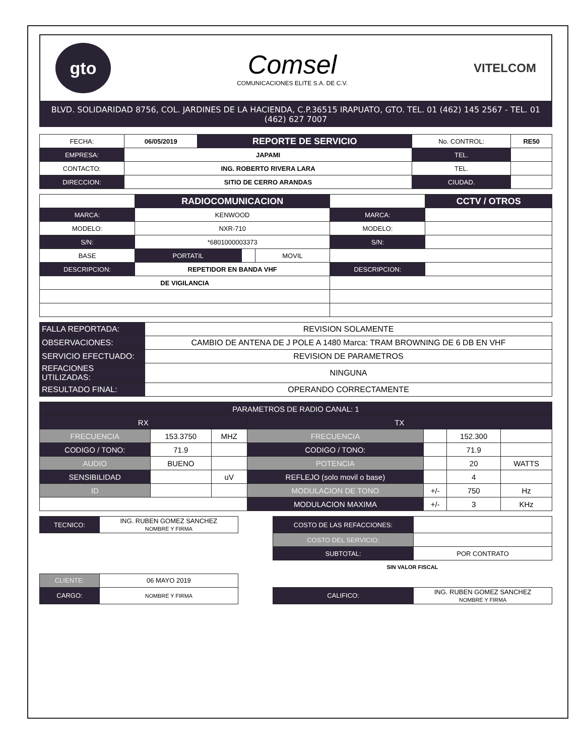gto
Comsel
COMUNICACIONES ELITE S.A. DE C.V.
VITELCOM
BLVD. SOLIDARIDAD 8756, COL. JARDINES DE LA HACIENDA, C.P.36515 IRAPUATO, GTO. TEL. 01 (462) 145 2567 - TEL. 01 (462) 627 7007
| FECHA: | 06/05/2019 | REPORTE DE SERVICIO | No. CONTROL: | RE50 |
| EMPRESA: | JAPAMI | | TEL. | |
| CONTACTO: | ING. ROBERTO RIVERA LARA | | TEL. | |
| DIRECCION: | SITIO DE CERRO ARANDAS | | CIUDAD. | |
| | RADIOCOMUNICACION | | | | CCTV / OTROS |
| MARCA: | KENWOOD | | | MARCA: | |
| MODELO: | NXR-710 | | | MODELO: | |
| S/N: | *6801000003373 | | | S/N: | |
| BASE | PORTATIL | | MOVIL | | |
| DESCRIPCION: | REPETIDOR EN BANDA VHF | | | DESCRIPCION: | |
| DE VIGILANCIA | | | | | |
| FALLA REPORTADA: | REVISION SOLAMENTE |
| OBSERVACIONES: | CAMBIO DE ANTENA DE J POLE A 1480 Marca: TRAM BROWNING DE 6 DB EN VHF |
| SERVICIO EFECTUADO: | REVISION DE PARAMETROS |
| REFACIONES UTILIZADAS: | NINGUNA |
| RESULTADO FINAL: | OPERANDO CORRECTAMENTE |
| PARAMETROS DE RADIO CANAL: 1 | | | | | | |
| RX | | | TX | | | |
| FRECUENCIA | 153.3750 | MHZ | FRECUENCIA | | 152.300 | |
| CODIGO / TONO: | 71.9 | | CODIGO / TONO: | | 71.9 | |
| AUDIO | BUENO | | POTENCIA | | 20 | WATTS |
| SENSIBILIDAD | | uV | REFLEJO (solo movil o base) | | 4 | |
| ID | | | MODULACION DE TONO | +/- | 750 | Hz |
| | | | MODULACION MAXIMA | +/- | 3 | KHz |
| TECNICO: | ING. RUBEN GOMEZ SANCHEZ NOMBRE Y FIRMA | | COSTO DE LAS REFACCIONES: | |
| | | | COSTO DEL SERVICIO: | |
| | | | SUBTOTAL: | POR CONTRATO |
| | | | SIN VALOR FISCAL | |
| CLIENTE: | 06 MAYO 2019 | | | |
| CARGO: | NOMBRE Y FIRMA | | CALIFICO: | ING. RUBEN GOMEZ SANCHEZ NOMBRE Y FIRMA |